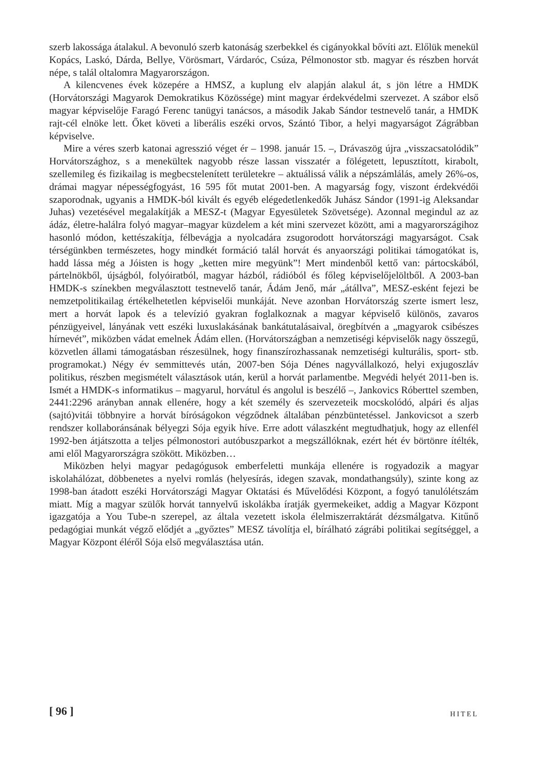szerb lakossága átalakul. A bevonuló szerb katonáság szerbekkel és cigányokkal bővíti azt. Előlük menekül Kopács, Laskó, Dárda, Bellye, Vörösmart, Várdaróc, Csúza, Pélmonostor stb. magyar és részben horvát népe, s talál oltalomra Magyarországon.
A kilencvenes évek közepére a HMSZ, a kuplung elv alapján alakul át, s jön létre a HMDK (Horvátországi Magyarok Demokratikus Közössége) mint magyar érdekvédelmi szervezet. A szábor első magyar képviselője Faragó Ferenc tanügyi tanácsos, a második Jakab Sándor testnevelő tanár, a HMDK rajt-cél elnöke lett. Őket követi a liberális eszéki orvos, Szántó Tibor, a helyi magyarságot Zágrábban képviselve.
Mire a véres szerb katonai agresszió véget ér – 1998. január 15. –, Drávaszög újra „visszacsatolódik” Horvátországhoz, s a menekültek nagyobb része lassan visszatér a fölégetett, lepusztított, kirabolt, szellemileg és fizikailag is megbecstelenített területekre – aktuálissá válik a népszámlálás, amely 26%-os, drámai magyar népességfogyást, 16 595 főt mutat 2001-ben. A magyarság fogy, viszont érdekvédői szaporodnak, ugyanis a HMDK-ból kivált és egyéb elégedetlenkedők Juhász Sándor (1991-ig Aleksandar Juhas) vezetésével megalakítják a MESZ-t (Magyar Egyesületek Szövetsége). Azonnal megindul az az ádáz, életre-halálra folyó magyar–magyar küzdelem a két mini szervezet között, ami a magyarországihoz hasonló módon, kettészakítja, félbevágja a nyolcadára zsugorodott horvátországi magyarságot. Csak térségünkben természetes, hogy mindkét formáció talál horvát és anyaországi politikai támogatókat is, hadd lássa még a Jóisten is hogy „ketten mire megyünk”! Mert mindenből kettő van: pártocskából, pártelnökből, újságból, folyóiratból, magyar házból, rádióból és főleg képviselőjelöltből. A 2003-ban HMDK-s színekben megválasztott testnevelő tanár, Ádám Jenő, már „átállva”, MESZ-esként fejezi be nemzetpolitikailag értékelhetetlen képviselői munkáját. Neve azonban Horvátország szerte ismert lesz, mert a horvát lapok és a televízió gyakran foglalkoznak a magyar képviselő különös, zavaros pénzügyeivel, lányának vett eszéki luxuslakásának bankátutalásaival, öregbítvén a „magyarok csibészes hírnevét”, miközben vádat emelnek Ádám ellen. (Horvátországban a nemzetiségi képviselők nagy összegű, közvetlen állami támogatásban részesülnek, hogy finanszírozhassanak nemzetiségi kulturális, sport- stb. programokat.) Négy év semmittevés után, 2007-ben Sója Dénes nagyvállalkozó, helyi exjugoszláv politikus, részben megismételt választások után, kerül a horvát parlamentbe. Megvédi helyét 2011-ben is. Ismét a HMDK-s informatikus – magyarul, horvátul és angolul is beszélő –, Jankovics Róberttel szemben, 2441:2296 arányban annak ellenére, hogy a két személy és szervezeteik mocskolódó, alpári és aljas (sajtó)vitái többnyire a horvát bíróságokon végződnek általában pénzbüntetéssel. Jankovicsot a szerb rendszer kollaboránsának bélyegzi Sója egyik híve. Erre adott válaszként megtudhatjuk, hogy az ellenfél 1992-ben átjátszotta a teljes pélmonostori autóbuszparkot a megszállóknak, ezért hét év börtönre ítélték, ami elől Magyarországra szökött. Miközben…
Miközben helyi magyar pedagógusok emberfeletti munkája ellenére is rogyadozik a magyar iskolahálózat, döbbenetes a nyelvi romlás (helyesírás, idegen szavak, mondathangsúly), szinte kong az 1998-ban átadott eszéki Horvátországi Magyar Oktatási és Művelődési Központ, a fogyó tanulólétszám miatt. Míg a magyar szülők horvát tannyelvű iskolákba íratják gyermekeiket, addig a Magyar Központ igazgatója a You Tube-n szerepel, az általa vezetett iskola élelmiszerraktárát dézsmálgatva. Kitűnő pedagógiai munkát végző elődjét a „győztes” MESZ távolítja el, bírálható zágrábi politikai segítséggel, a Magyar Központ éléről Sója első megválasztása után.
[ 96 ] HITEL